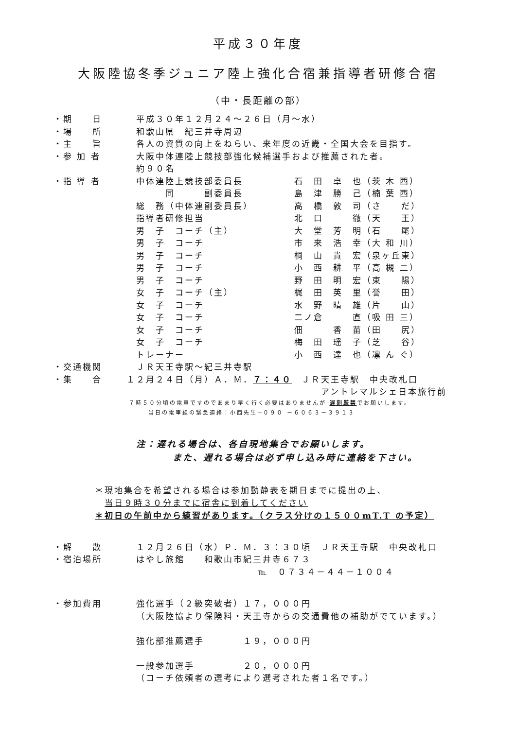平成３０年度
大阪陸協冬季ジュニア陸上強化合宿兼指導者研修合宿
（中・長距離の部）
・期　　日 平成３０年１２月２４～２６日（月～水）
・場　　所 和歌山県　紀三井寺周辺
・主　　旨 各人の資質の向上をねらい、来年度の近畿・全国大会を目指す。
・参 加 者 大阪中体連陸上競技部強化候補選手および推薦された者。
約９０名
・指 導 者 中体連陸上競技部委員長 石　田　卓　也（茨 木 西）
　　　同　　　副委員長 島　津　勝　己（楠 葉 西）
総　務（中体連副委員長） 高　橋　敦　司（さ　　だ）
指導者研修担当 北　口　　　徹（天　　王）
男　子　コーチ（主） 大　堂　芳　明（石　　尾）
男　子　コーチ 市　来　浩　幸（大 和 川）
男　子　コーチ 桐　山　貴　宏（泉ヶ丘東）
男　子　コーチ 小　西　耕　平（高 槻 二）
男　子　コーチ 野　田　明　宏（東　　陽）
女　子　コーチ（主） 梶　田　英　里（誉　　田）
女　子　コーチ 水　野　晴　雄（片　　山）
女　子　コーチ 二ノ倉　　　直（吸 田 三）
女　子　コーチ 佃　　　香　苗（田　　尻）
女　子　コーチ 梅　田　瑶　子（芝　　谷）
トレーナー 小　西　達　也（凛 ん ぐ）
・交通機関 ＪＲ天王寺駅～紀三井寺駅
・集　　合 １２月２４日（月）Ａ．Ｍ．７：４０　ＪＲ天王寺駅　中央改札口
アントレマルシェ日本旅行前
７時５０分頃の電車ですのであまり早く行く必要はありませんが 遅刻厳禁でお願いします。
当日の電車組の緊急連絡：小西先生→０９０ －６０６３－３９１３
注：遅れる場合は、各自現地集合でお願いします。
また、遅れる場合は必ず申し込み時に連絡を下さい。
＊現地集合を希望される場合は参加動静表を期日までに提出の上、
　当日９時３０分までに宿舎に到着してください
＊初日の午前中から練習があります。（クラス分けの１５００mT.T の予定）
・解　　散 １２月２６日（水）Ｐ．Ｍ．３：３０頃　ＪＲ天王寺駅　中央改札口
・宿泊場所 はやし旅館　　和歌山市紀三井寺６７３
℡　０７３４－４４－１００４
・参加費用 強化選手（２級突破者）１７，０００円
（大阪陸協より保険料・天王寺からの交通費他の補助がでています。）
強化部推薦選手　　　　１９，０００円
一般参加選手　　　　　２０，０００円
（コーチ依頼者の選考により選考された者１名です。）